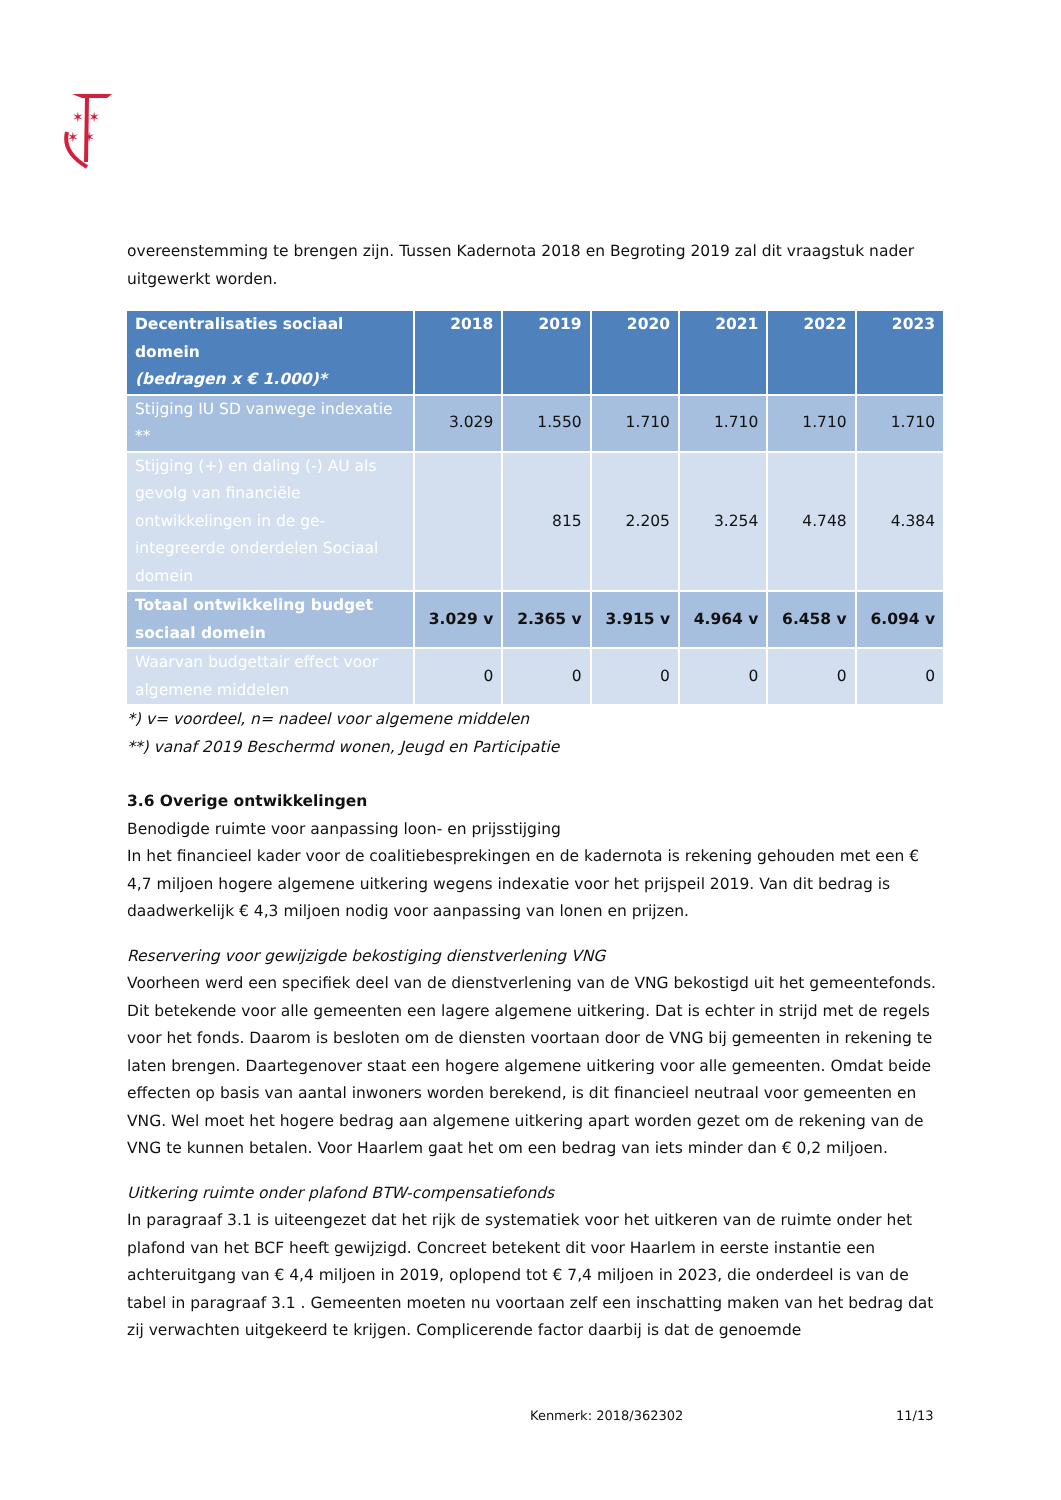✶ ✶
✶ ✶
overeenstemming te brengen zijn. Tussen Kadernota 2018 en Begroting 2019 zal dit vraagstuk nader uitgewerkt worden.
| Decentralisaties sociaal domein (bedragen x € 1.000)* | 2018 | 2019 | 2020 | 2021 | 2022 | 2023 |
| --- | --- | --- | --- | --- | --- | --- |
| Stijging IU SD vanwege indexatie ** | 3.029 | 1.550 | 1.710 | 1.710 | 1.710 | 1.710 |
| Stijging (+) en daling (-) AU als gevolg van financiële ontwikkelingen in de ge-integreerde onderdelen Sociaal domein | | 815 | 2.205 | 3.254 | 4.748 | 4.384 |
| Totaal ontwikkeling budget sociaal domein | 3.029 v | 2.365 v | 3.915 v | 4.964 v | 6.458 v | 6.094 v |
| Waarvan budgettair effect voor algemene middelen | 0 | 0 | 0 | 0 | 0 | 0 |
*) v= voordeel, n= nadeel voor algemene middelen
**) vanaf 2019 Beschermd wonen, Jeugd en Participatie
3.6 Overige ontwikkelingen
Benodigde ruimte voor aanpassing loon- en prijsstijging
In het financieel kader voor de coalitiebesprekingen en de kadernota is rekening gehouden met een € 4,7 miljoen hogere algemene uitkering wegens indexatie voor het prijspeil 2019. Van dit bedrag is daadwerkelijk € 4,3 miljoen nodig voor aanpassing van lonen en prijzen.
Reservering voor gewijzigde bekostiging dienstverlening VNG
Voorheen werd een specifiek deel van de dienstverlening van de VNG bekostigd uit het gemeentefonds. Dit betekende voor alle gemeenten een lagere algemene uitkering. Dat is echter in strijd met de regels voor het fonds. Daarom is besloten om de diensten voortaan door de VNG bij gemeenten in rekening te laten brengen. Daartegenover staat een hogere algemene uitkering voor alle gemeenten. Omdat beide effecten op basis van aantal inwoners worden berekend, is dit financieel neutraal voor gemeenten en VNG. Wel moet het hogere bedrag aan algemene uitkering apart worden gezet om de rekening van de VNG te kunnen betalen. Voor Haarlem gaat het om een bedrag van iets minder dan € 0,2 miljoen.
Uitkering ruimte onder plafond BTW-compensatiefonds
In paragraaf 3.1 is uiteengezet dat het rijk de systematiek voor het uitkeren van de ruimte onder het plafond van het BCF heeft gewijzigd. Concreet betekent dit voor Haarlem in eerste instantie een achteruitgang van € 4,4 miljoen in 2019, oplopend tot € 7,4 miljoen in 2023, die onderdeel is van de tabel in paragraaf 3.1 . Gemeenten moeten nu voortaan zelf een inschatting maken van het bedrag dat zij verwachten uitgekeerd te krijgen. Complicerende factor daarbij is dat de genoemde
Kenmerk: 2018/362302 11/13